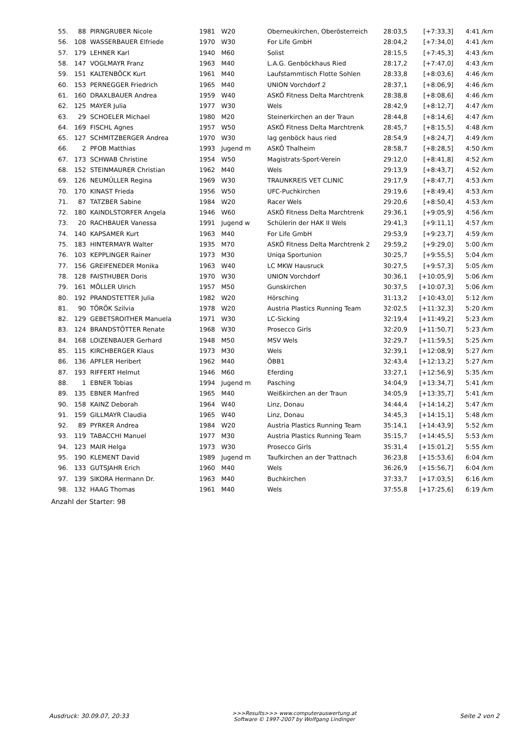| 55. | 88 | PIRNGRUBER Nicole | 1981 | W20 | Oberneukirchen, Oberösterreich | 28:03,5 | [+7:33,3] | 4:41 /km |
| 56. | 108 | WASSERBAUER Elfriede | 1970 | W30 | For Life GmbH | 28:04,2 | [+7:34,0] | 4:41 /km |
| 57. | 179 | LEHNER Karl | 1940 | M60 | Solist | 28:15,5 | [+7:45,3] | 4:43 /km |
| 58. | 147 | VOGLMAYR Franz | 1963 | M40 | L.A.G. Genböckhaus Ried | 28:17,2 | [+7:47,0] | 4:43 /km |
| 59. | 151 | KALTENBÖCK Kurt | 1961 | M40 | Laufstammtisch Flotte Sohlen | 28:33,8 | [+8:03,6] | 4:46 /km |
| 60. | 153 | PERNEGGER Friedrich | 1965 | M40 | UNION Vorchdorf 2 | 28:37,1 | [+8:06,9] | 4:46 /km |
| 61. | 160 | DRAXLBAUER Andrea | 1959 | W40 | ASKÖ Fitness Delta Marchtrenk | 28:38,8 | [+8:08,6] | 4:46 /km |
| 62. | 125 | MAYER Julia | 1977 | W30 | Wels | 28:42,9 | [+8:12,7] | 4:47 /km |
| 63. | 29 | SCHOELER Michael | 1980 | M20 | Steinerkirchen an der Traun | 28:44,8 | [+8:14,6] | 4:47 /km |
| 64. | 169 | FISCHL Agnes | 1957 | W50 | ASKÖ Fitness Delta Marchtrenk | 28:45,7 | [+8:15,5] | 4:48 /km |
| 65. | 127 | SCHMITZBERGER Andrea | 1970 | W30 | lag genböck haus ried | 28:54,9 | [+8:24,7] | 4:49 /km |
| 66. | 2 | PFOB Matthias | 1993 | Jugend m | ASKÖ Thalheim | 28:58,7 | [+8:28,5] | 4:50 /km |
| 67. | 173 | SCHWAB Christine | 1954 | W50 | Magistrats-Sport-Verein | 29:12,0 | [+8:41,8] | 4:52 /km |
| 68. | 152 | STEINMAURER Christian | 1962 | M40 | Wels | 29:13,9 | [+8:43,7] | 4:52 /km |
| 69. | 126 | NEUMÜLLER Regina | 1969 | W30 | TRAUNKREIS VET CLINIC | 29:17,9 | [+8:47,7] | 4:53 /km |
| 70. | 170 | KINAST Frieda | 1956 | W50 | UFC-Puchkirchen | 29:19,6 | [+8:49,4] | 4:53 /km |
| 71. | 87 | TATZBER Sabine | 1984 | W20 | Racer Wels | 29:20,6 | [+8:50,4] | 4:53 /km |
| 72. | 180 | KAINDLSTORFER Angela | 1946 | W60 | ASKÖ Fitness Delta Marchtrenk | 29:36,1 | [+9:05,9] | 4:56 /km |
| 73. | 20 | RACHBAUER Vanessa | 1991 | Jugend w | Schülerin der HAK II Wels | 29:41,3 | [+9:11,1] | 4:57 /km |
| 74. | 140 | KAPSAMER Kurt | 1963 | M40 | For Life GmbH | 29:53,9 | [+9:23,7] | 4:59 /km |
| 75. | 183 | HINTERMAYR Walter | 1935 | M70 | ASKÖ Fitness Delta Marchtrenk 2 | 29:59,2 | [+9:29,0] | 5:00 /km |
| 76. | 103 | KEPPLINGER Rainer | 1973 | M30 | Uniqa Sportunion | 30:25,7 | [+9:55,5] | 5:04 /km |
| 77. | 156 | GREIFENEDER Monika | 1963 | W40 | LC MKW Hausruck | 30:27,5 | [+9:57,3] | 5:05 /km |
| 78. | 128 | FAISTHUBER Doris | 1970 | W30 | UNION Vorchdorf | 30:36,1 | [+10:05,9] | 5:06 /km |
| 79. | 161 | MÖLLER Ulrich | 1957 | M50 | Gunskirchen | 30:37,5 | [+10:07,3] | 5:06 /km |
| 80. | 192 | PRANDSTETTER Julia | 1982 | W20 | Hörsching | 31:13,2 | [+10:43,0] | 5:12 /km |
| 81. | 90 | TÖRÖK Szilvia | 1978 | W20 | Austria Plastics Running Team | 32:02,5 | [+11:32,3] | 5:20 /km |
| 82. | 129 | GEBETSROITHER Manuela | 1971 | W30 | LC-Sicking | 32:19,4 | [+11:49,2] | 5:23 /km |
| 83. | 124 | BRANDSTÖTTER Renate | 1968 | W30 | Prosecco Girls | 32:20,9 | [+11:50,7] | 5:23 /km |
| 84. | 168 | LOIZENBAUER Gerhard | 1948 | M50 | MSV Wels | 32:29,7 | [+11:59,5] | 5:25 /km |
| 85. | 115 | KIRCHBERGER Klaus | 1973 | M30 | Wels | 32:39,1 | [+12:08,9] | 5:27 /km |
| 86. | 136 | APFLER Heribert | 1962 | M40 | ÖBB1 | 32:43,4 | [+12:13,2] | 5:27 /km |
| 87. | 193 | RIFFERT Helmut | 1946 | M60 | Eferding | 33:27,1 | [+12:56,9] | 5:35 /km |
| 88. | 1 | EBNER Tobias | 1994 | Jugend m | Pasching | 34:04,9 | [+13:34,7] | 5:41 /km |
| 89. | 135 | EBNER Manfred | 1965 | M40 | Weißkirchen an der Traun | 34:05,9 | [+13:35,7] | 5:41 /km |
| 90. | 158 | KAINZ Deborah | 1964 | W40 | Linz, Donau | 34:44,4 | [+14:14,2] | 5:47 /km |
| 91. | 159 | GILLMAYR Claudia | 1965 | W40 | Linz, Donau | 34:45,3 | [+14:15,1] | 5:48 /km |
| 92. | 89 | PYRKER Andrea | 1984 | W20 | Austria Plastics Running Team | 35:14,1 | [+14:43,9] | 5:52 /km |
| 93. | 119 | TABACCHI Manuel | 1977 | M30 | Austria Plastics Running Team | 35:15,7 | [+14:45,5] | 5:53 /km |
| 94. | 123 | MAIR Helga | 1973 | W30 | Prosecco Girls | 35:31,4 | [+15:01,2] | 5:55 /km |
| 95. | 190 | KLEMENT David | 1989 | Jugend m | Taufkirchen an der Trattnach | 36:23,8 | [+15:53,6] | 6:04 /km |
| 96. | 133 | GUTSJAHR Erich | 1960 | M40 | Wels | 36:26,9 | [+15:56,7] | 6:04 /km |
| 97. | 139 | SIKORA Hermann Dr. | 1963 | M40 | Buchkirchen | 37:33,7 | [+17:03,5] | 6:16 /km |
| 98. | 132 | HAAG Thomas | 1961 | M40 | Wels | 37:55,8 | [+17:25,6] | 6:19 /km |
Anzahl der Starter: 98
Ausdruck: 30.09.07, 20:33 >>>Results>>> www.computerauswertung.at
Software © 1997-2007 by Wolfgang Lindinger Seite 2 von 2